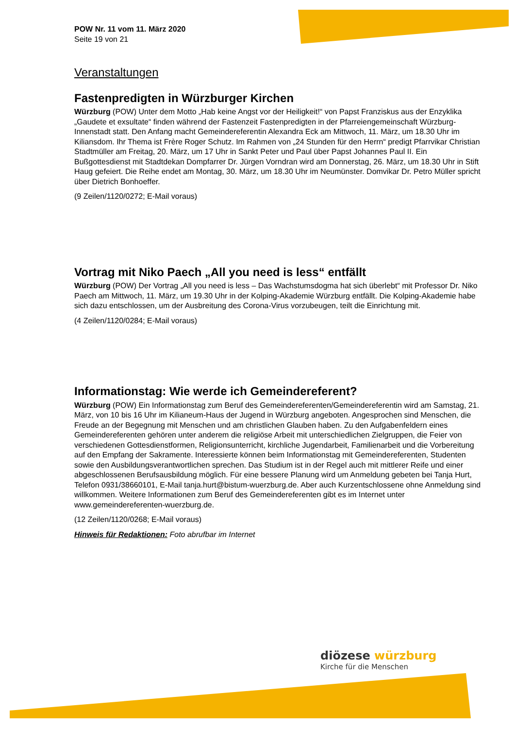POW Nr. 11 vom 11. März 2020
Seite 19 von 21
Veranstaltungen
Fastenpredigten in Würzburger Kirchen
Würzburg (POW) Unter dem Motto „Hab keine Angst vor der Heiligkeit!“ von Papst Franziskus aus der Enzyklika „Gaudete et exsultate“ finden während der Fastenzeit Fastenpredigten in der Pfarreiengemeinschaft Würzburg-Innenstadt statt. Den Anfang macht Gemeindereferentin Alexandra Eck am Mittwoch, 11. März, um 18.30 Uhr im Kiliansdom. Ihr Thema ist Frère Roger Schutz. Im Rahmen von „24 Stunden für den Herrn“ predigt Pfarrvikar Christian Stadtmüller am Freitag, 20. März, um 17 Uhr in Sankt Peter und Paul über Papst Johannes Paul II. Ein Bußgottesdienst mit Stadtdekan Dompfarrer Dr. Jürgen Vorndran wird am Donnerstag, 26. März, um 18.30 Uhr in Stift Haug gefeiert. Die Reihe endet am Montag, 30. März, um 18.30 Uhr im Neumünster. Domvikar Dr. Petro Müller spricht über Dietrich Bonhoeffer.
(9 Zeilen/1120/0272; E-Mail voraus)
Vortrag mit Niko Paech „All you need is less“ entfällt
Würzburg (POW) Der Vortrag „All you need is less – Das Wachstumsdogma hat sich überlebt“ mit Professor Dr. Niko Paech am Mittwoch, 11. März, um 19.30 Uhr in der Kolping-Akademie Würzburg entfällt. Die Kolping-Akademie habe sich dazu entschlossen, um der Ausbreitung des Corona-Virus vorzubeugen, teilt die Einrichtung mit.
(4 Zeilen/1120/0284; E-Mail voraus)
Informationstag: Wie werde ich Gemeindereferent?
Würzburg (POW) Ein Informationstag zum Beruf des Gemeindereferenten/Gemeindereferentin wird am Samstag, 21. März, von 10 bis 16 Uhr im Kilianeum-Haus der Jugend in Würzburg angeboten. Angesprochen sind Menschen, die Freude an der Begegnung mit Menschen und am christlichen Glauben haben. Zu den Aufgabenfeldern eines Gemeindereferenten gehören unter anderem die religiöse Arbeit mit unterschiedlichen Zielgruppen, die Feier von verschiedenen Gottesdienstformen, Religionsunterricht, kirchliche Jugendarbeit, Familienarbeit und die Vorbereitung auf den Empfang der Sakramente. Interessierte können beim Informationstag mit Gemeindereferenten, Studenten sowie den Ausbildungsverantwortlichen sprechen. Das Studium ist in der Regel auch mit mittlerer Reife und einer abgeschlossenen Berufsausbildung möglich. Für eine bessere Planung wird um Anmeldung gebeten bei Tanja Hurt, Telefon 0931/38660101, E-Mail tanja.hurt@bistum-wuerzburg.de. Aber auch Kurzentschlossene ohne Anmeldung sind willkommen. Weitere Informationen zum Beruf des Gemeindereferenten gibt es im Internet unter www.gemeindereferenten-wuerzburg.de.
(12 Zeilen/1120/0268; E-Mail voraus)
Hinweis für Redaktionen: Foto abrufbar im Internet
diözese würzburg
Kirche für die Menschen